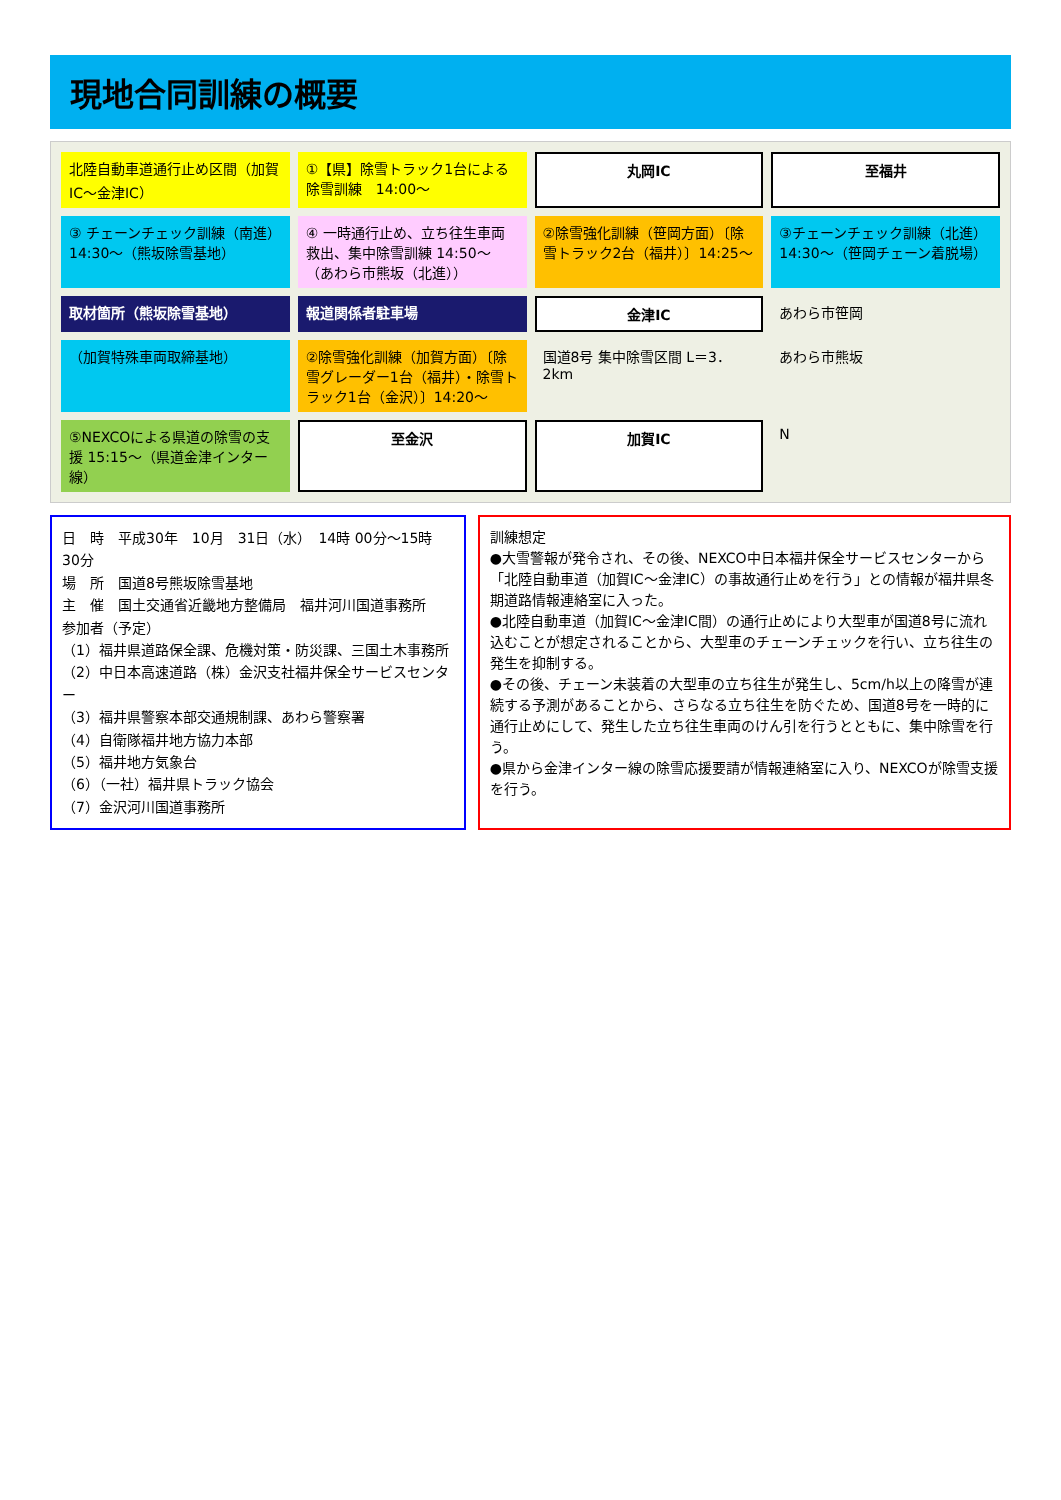現地合同訓練の概要
北陸自動車道通行止め区間（加賀IC〜金津IC）
①【県】除雪トラック1台による除雪訓練　14:00〜
丸岡IC
至福井
③ チェーンチェック訓練（南進）14:30〜（熊坂除雪基地）
④ 一時通行止め、立ち往生車両救出、集中除雪訓練 14:50〜（あわら市熊坂（北進））
②除雪強化訓練（笹岡方面）〔除雪トラック2台（福井）〕14:25〜
③チェーンチェック訓練（北進）14:30〜（笹岡チェーン着脱場）
取材箇所（熊坂除雪基地）
報道関係者駐車場
金津IC
あわら市笹岡
（加賀特殊車両取締基地）
②除雪強化訓練（加賀方面）〔除雪グレーダー1台（福井）・除雪トラック1台（金沢）〕14:20〜
国道8号 集中除雪区間 L＝3．2km
あわら市熊坂
⑤NEXCOによる県道の除雪の支援 15:15〜（県道金津インター線）
至金沢
加賀IC
N
日　時　平成30年　10月　31日（水）　14時 00分〜15時 30分
場　所　国道8号熊坂除雪基地
主　催　国土交通省近畿地方整備局　福井河川国道事務所
参加者（予定）
（1）福井県道路保全課、危機対策・防災課、三国土木事務所
（2）中日本高速道路（株）金沢支社福井保全サービスセンター
（3）福井県警察本部交通規制課、あわら警察署
（4）自衛隊福井地方協力本部
（5）福井地方気象台
（6）（一社）福井県トラック協会
（7）金沢河川国道事務所
訓練想定
●大雪警報が発令され、その後、NEXCO中日本福井保全サービスセンターから「北陸自動車道（加賀IC〜金津IC）の事故通行止めを行う」との情報が福井県冬期道路情報連絡室に入った。
●北陸自動車道（加賀IC〜金津IC間）の通行止めにより大型車が国道8号に流れ込むことが想定されることから、大型車のチェーンチェックを行い、立ち往生の発生を抑制する。
●その後、チェーン未装着の大型車の立ち往生が発生し、5cm/h以上の降雪が連続する予測があることから、さらなる立ち往生を防ぐため、国道8号を一時的に通行止めにして、発生した立ち往生車両のけん引を行うとともに、集中除雪を行う。
●県から金津インター線の除雪応援要請が情報連絡室に入り、NEXCOが除雪支援を行う。